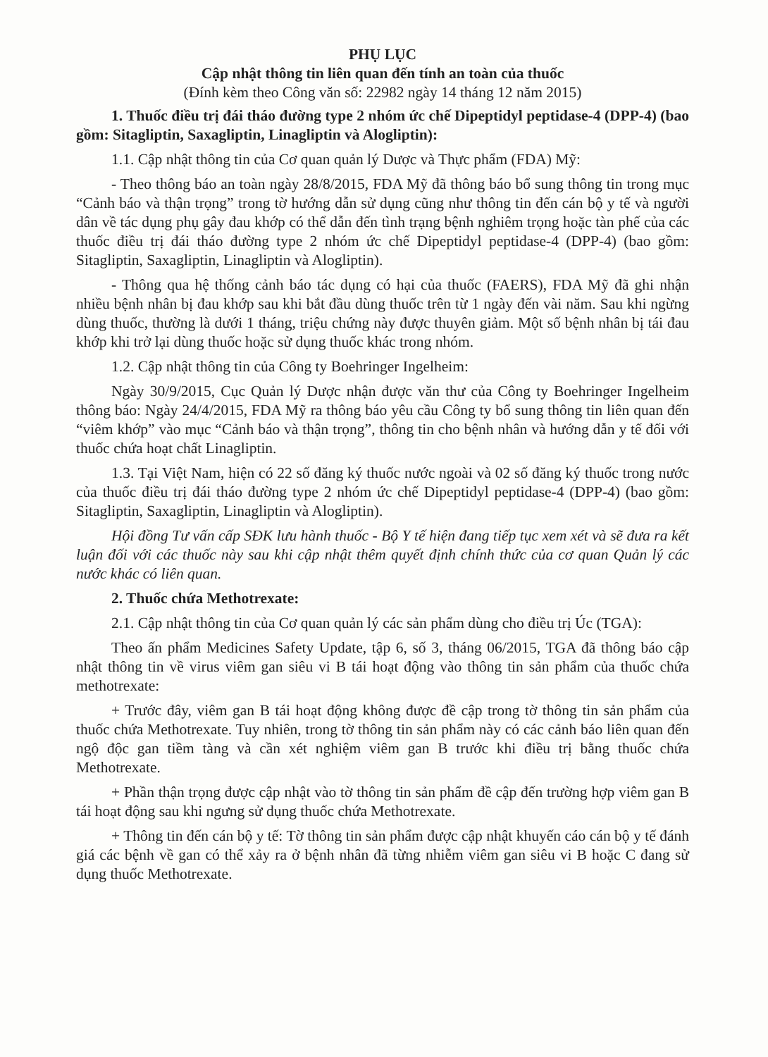PHỤ LỤC
Cập nhật thông tin liên quan đến tính an toàn của thuốc
(Đính kèm theo Công văn số: 22982 ngày 14 tháng 12 năm 2015)
1. Thuốc điều trị đái tháo đường type 2 nhóm ức chế Dipeptidyl peptidase-4 (DPP-4) (bao gồm: Sitagliptin, Saxagliptin, Linagliptin và Alogliptin):
1.1. Cập nhật thông tin của Cơ quan quản lý Dược và Thực phẩm (FDA) Mỹ:
- Theo thông báo an toàn ngày 28/8/2015, FDA Mỹ đã thông báo bổ sung thông tin trong mục “Cảnh báo và thận trọng” trong tờ hướng dẫn sử dụng cũng như thông tin đến cán bộ y tế và người dân về tác dụng phụ gây đau khớp có thể dẫn đến tình trạng bệnh nghiêm trọng hoặc tàn phế của các thuốc điều trị đái tháo đường type 2 nhóm ức chế Dipeptidyl peptidase-4 (DPP-4) (bao gồm: Sitagliptin, Saxagliptin, Linagliptin và Alogliptin).
- Thông qua hệ thống cảnh báo tác dụng có hại của thuốc (FAERS), FDA Mỹ đã ghi nhận nhiều bệnh nhân bị đau khớp sau khi bắt đầu dùng thuốc trên từ 1 ngày đến vài năm. Sau khi ngừng dùng thuốc, thường là dưới 1 tháng, triệu chứng này được thuyên giảm. Một số bệnh nhân bị tái đau khớp khi trở lại dùng thuốc hoặc sử dụng thuốc khác trong nhóm.
1.2. Cập nhật thông tin của Công ty Boehringer Ingelheim:
Ngày 30/9/2015, Cục Quản lý Dược nhận được văn thư của Công ty Boehringer Ingelheim thông báo: Ngày 24/4/2015, FDA Mỹ ra thông báo yêu cầu Công ty bổ sung thông tin liên quan đến “viêm khớp” vào mục “Cảnh báo và thận trọng”, thông tin cho bệnh nhân và hướng dẫn y tế đối với thuốc chứa hoạt chất Linagliptin.
1.3. Tại Việt Nam, hiện có 22 số đăng ký thuốc nước ngoài và 02 số đăng ký thuốc trong nước của thuốc điều trị đái tháo đường type 2 nhóm ức chế Dipeptidyl peptidase-4 (DPP-4) (bao gồm: Sitagliptin, Saxagliptin, Linagliptin và Alogliptin).
Hội đồng Tư vấn cấp SĐK lưu hành thuốc - Bộ Y tế hiện đang tiếp tục xem xét và sẽ đưa ra kết luận đối với các thuốc này sau khi cập nhật thêm quyết định chính thức của cơ quan Quản lý các nước khác có liên quan.
2. Thuốc chứa Methotrexate:
2.1. Cập nhật thông tin của Cơ quan quản lý các sản phẩm dùng cho điều trị Úc (TGA):
Theo ấn phẩm Medicines Safety Update, tập 6, số 3, tháng 06/2015, TGA đã thông báo cập nhật thông tin về virus viêm gan siêu vi B tái hoạt động vào thông tin sản phẩm của thuốc chứa methotrexate:
+ Trước đây, viêm gan B tái hoạt động không được đề cập trong tờ thông tin sản phẩm của thuốc chứa Methotrexate. Tuy nhiên, trong tờ thông tin sản phẩm này có các cảnh báo liên quan đến ngộ độc gan tiềm tàng và cần xét nghiệm viêm gan B trước khi điều trị bằng thuốc chứa Methotrexate.
+ Phần thận trọng được cập nhật vào tờ thông tin sản phẩm đề cập đến trường hợp viêm gan B tái hoạt động sau khi ngưng sử dụng thuốc chứa Methotrexate.
+ Thông tin đến cán bộ y tế: Tờ thông tin sản phẩm được cập nhật khuyến cáo cán bộ y tế đánh giá các bệnh về gan có thể xảy ra ở bệnh nhân đã từng nhiễm viêm gan siêu vi B hoặc C đang sử dụng thuốc Methotrexate.